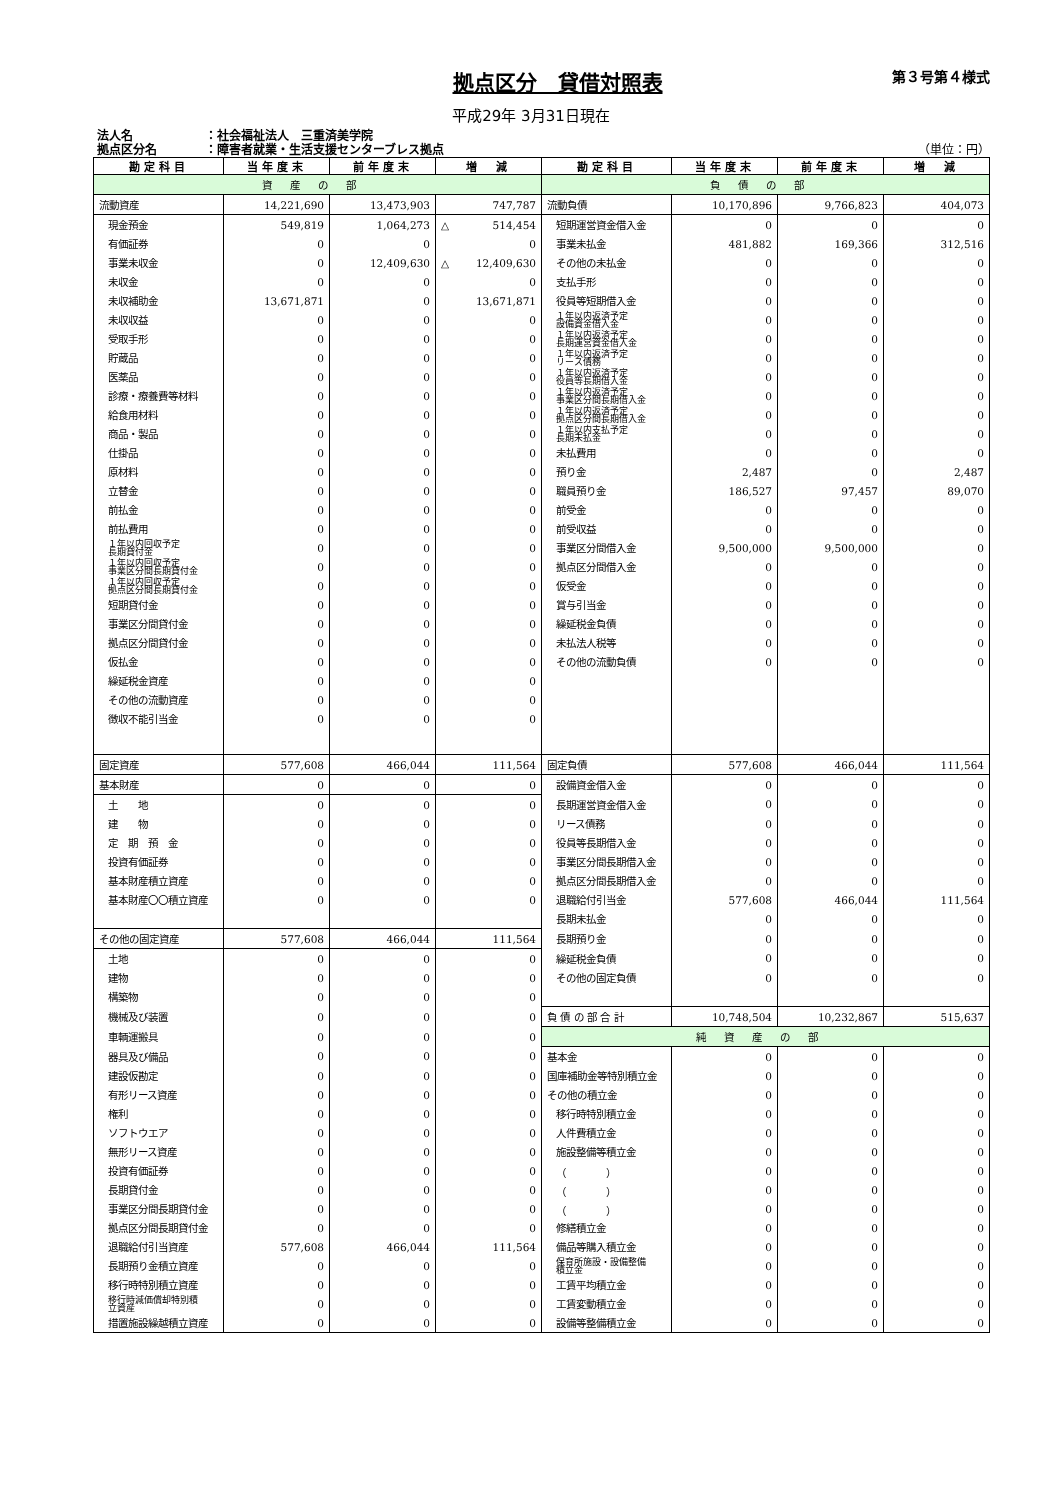拠点区分　貸借対照表
第３号第４様式
平成29年 3月31日現在
法人名 ：社会福祉法人　三重済美学院
拠点区分名 ：障害者就業・生活支援センターブレス拠点 （単位：円）
| 勘定科目 | 当年度末 | 前年度末 | 増 減 | 勘定科目 | 当年度末 | 前年度末 | 増 減 |
| --- | --- | --- | --- | --- | --- | --- | --- |
| 資産の部 | | | | 負債の部 | | | |
| 流動資産 | 14,221,690 | 13,473,903 | 747,787 | 流動負債 | 10,170,896 | 9,766,823 | 404,073 |
| 現金預金 | 549,819 | 1,064,273 | △ 514,454 | 短期運営資金借入金 | 0 | 0 | 0 |
| 有価証券 | 0 | 0 | 0 | 事業未払金 | 481,882 | 169,366 | 312,516 |
| 事業未収金 | 0 | 12,409,630 | △ 12,409,630 | その他の未払金 | 0 | 0 | 0 |
| 未収金 | 0 | 0 | 0 | 支払手形 | 0 | 0 | 0 |
| 未収補助金 | 13,671,871 | 0 | 13,671,871 | 役員等短期借入金 | 0 | 0 | 0 |
| 未収収益 | 0 | 0 | 0 | １年以内返済予定 設備資金借入金 | 0 | 0 | 0 |
| 受取手形 | 0 | 0 | 0 | １年以内返済予定 長期運営資金借入金 | 0 | 0 | 0 |
| 貯蔵品 | 0 | 0 | 0 | １年以内返済予定 リース債務 | 0 | 0 | 0 |
| 医薬品 | 0 | 0 | 0 | １年以内返済予定 役員等長期借入金 | 0 | 0 | 0 |
| 診療・療養費等材料 | 0 | 0 | 0 | １年以内返済予定 事業区分間長期借入金 | 0 | 0 | 0 |
| 給食用材料 | 0 | 0 | 0 | １年以内返済予定 拠点区分間長期借入金 | 0 | 0 | 0 |
| 商品・製品 | 0 | 0 | 0 | １年以内支払予定 長期未払金 | 0 | 0 | 0 |
| 仕掛品 | 0 | 0 | 0 | 未払費用 | 0 | 0 | 0 |
| 原材料 | 0 | 0 | 0 | 預り金 | 2,487 | 0 | 2,487 |
| 立替金 | 0 | 0 | 0 | 職員預り金 | 186,527 | 97,457 | 89,070 |
| 前払金 | 0 | 0 | 0 | 前受金 | 0 | 0 | 0 |
| 前払費用 | 0 | 0 | 0 | 前受収益 | 0 | 0 | 0 |
| １年以内回収予定 長期貸付金 | 0 | 0 | 0 | 事業区分間借入金 | 9,500,000 | 9,500,000 | 0 |
| １年以内回収予定 事業区分間長期貸付金 | 0 | 0 | 0 | 拠点区分間借入金 | 0 | 0 | 0 |
| １年以内回収予定 拠点区分間長期貸付金 | 0 | 0 | 0 | 仮受金 | 0 | 0 | 0 |
| 短期貸付金 | 0 | 0 | 0 | 賞与引当金 | 0 | 0 | 0 |
| 事業区分間貸付金 | 0 | 0 | 0 | 繰延税金負債 | 0 | 0 | 0 |
| 拠点区分間貸付金 | 0 | 0 | 0 | 未払法人税等 | 0 | 0 | 0 |
| 仮払金 | 0 | 0 | 0 | その他の流動負債 | 0 | 0 | 0 |
| 繰延税金資産 | 0 | 0 | 0 | | | | |
| その他の流動資産 | 0 | 0 | 0 | | | | |
| 徴収不能引当金 | 0 | 0 | 0 | | | | |
| 固定資産 | 577,608 | 466,044 | 111,564 | 固定負債 | 577,608 | 466,044 | 111,564 |
| 基本財産 | 0 | 0 | 0 | 設備資金借入金 | 0 | 0 | 0 |
| 土 地 | 0 | 0 | 0 | 長期運営資金借入金 | 0 | 0 | 0 |
| 建 物 | 0 | 0 | 0 | リース債務 | 0 | 0 | 0 |
| 定 期 預 金 | 0 | 0 | 0 | 役員等長期借入金 | 0 | 0 | 0 |
| 投資有価証券 | 0 | 0 | 0 | 事業区分間長期借入金 | 0 | 0 | 0 |
| 基本財産積立資産 | 0 | 0 | 0 | 拠点区分間長期借入金 | 0 | 0 | 0 |
| 基本財産〇〇積立資産 | 0 | 0 | 0 | 退職給付引当金 | 577,608 | 466,044 | 111,564 |
| | | | | 長期未払金 | 0 | 0 | 0 |
| その他の固定資産 | 577,608 | 466,044 | 111,564 | 長期預り金 | 0 | 0 | 0 |
| 土地 | 0 | 0 | 0 | 繰延税金負債 | 0 | 0 | 0 |
| 建物 | 0 | 0 | 0 | その他の固定負債 | 0 | 0 | 0 |
| 構築物 | 0 | 0 | 0 | | | | |
| 機械及び装置 | 0 | 0 | 0 | 負 債 の 部 合 計 | 10,748,504 | 10,232,867 | 515,637 |
| 車輌運搬具 | 0 | 0 | 0 | 純資産の部 | | | |
| 器具及び備品 | 0 | 0 | 0 | 基本金 | 0 | 0 | 0 |
| 建設仮勘定 | 0 | 0 | 0 | 国庫補助金等特別積立金 | 0 | 0 | 0 |
| 有形リース資産 | 0 | 0 | 0 | その他の積立金 | 0 | 0 | 0 |
| 権利 | 0 | 0 | 0 | 移行時特別積立金 | 0 | 0 | 0 |
| ソフトウエア | 0 | 0 | 0 | 人件費積立金 | 0 | 0 | 0 |
| 無形リース資産 | 0 | 0 | 0 | 施設整備等積立金 | 0 | 0 | 0 |
| 投資有価証券 | 0 | 0 | 0 | （ ） | 0 | 0 | 0 |
| 長期貸付金 | 0 | 0 | 0 | （ ） | 0 | 0 | 0 |
| 事業区分間長期貸付金 | 0 | 0 | 0 | （ ） | 0 | 0 | 0 |
| 拠点区分間長期貸付金 | 0 | 0 | 0 | 修繕積立金 | 0 | 0 | 0 |
| 退職給付引当資産 | 577,608 | 466,044 | 111,564 | 備品等購入積立金 | 0 | 0 | 0 |
| 長期預り金積立資産 | 0 | 0 | 0 | 保育所施設・設備整備 積立金 | 0 | 0 | 0 |
| 移行時特別積立資産 | 0 | 0 | 0 | 工賃平均積立金 | 0 | 0 | 0 |
| 移行時減価償却特別積 立資産 | 0 | 0 | 0 | 工賃変動積立金 | 0 | 0 | 0 |
| 措置施設繰越積立資産 | 0 | 0 | 0 | 設備等整備積立金 | 0 | 0 | 0 |